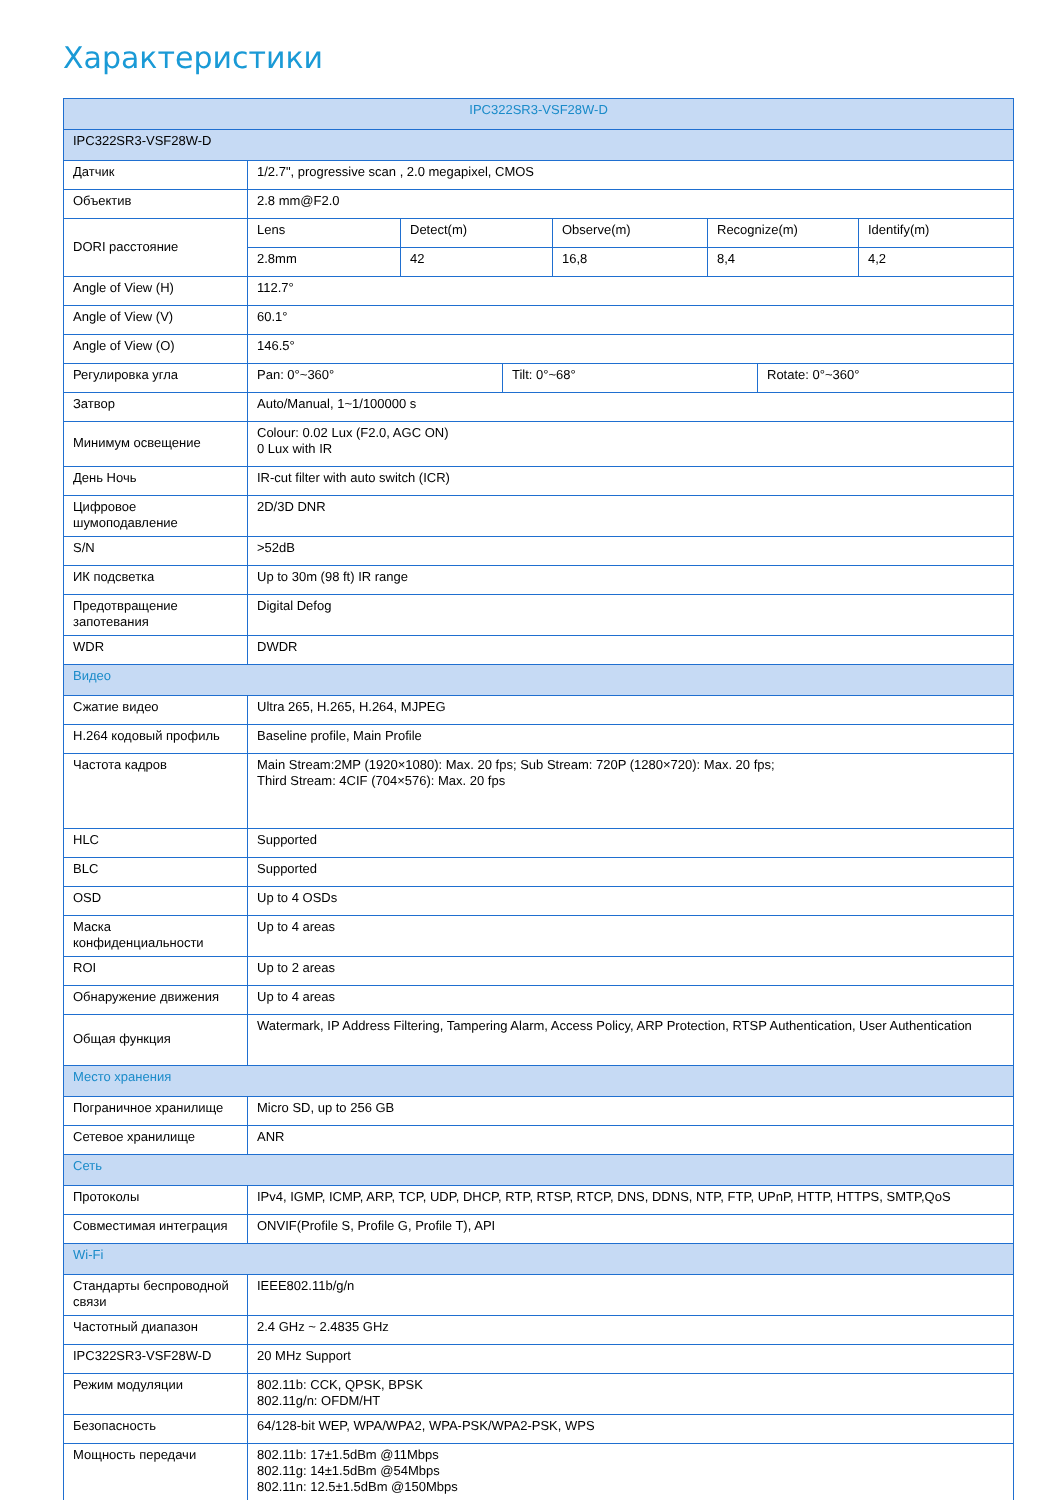Характеристики
| IPC322SR3-VSF28W-D | | | | | | | |
| IPC322SR3-VSF28W-D | | | | | | | |
| Датчик | 1/2.7", progressive scan , 2.0 megapixel, CMOS | | | | | | |
| Объектив | 2.8 mm@F2.0 | | | | | | |
| DORI расстояние | Lens | Detect(m) | | Observe(m) | Recognize(m) | | Identify(m) |
| | 2.8mm | 42 | | 16,8 | 8,4 | | 4,2 |
| Angle of View (H) | 112.7° | | | | | | |
| Angle of View (V) | 60.1° | | | | | | |
| Angle of View (O) | 146.5° | | | | | | |
| Регулировка угла | Pan: 0°~360° | | Tilt: 0°~68° | | | Rotate: 0°~360° | |
| Затвор | Auto/Manual, 1~1/100000 s | | | | | | |
| Минимум освещение | Colour: 0.02 Lux (F2.0, AGC ON) 0 Lux with IR | | | | | | |
| День Ночь | IR-cut filter with auto switch (ICR) | | | | | | |
| Цифровое шумоподавление | 2D/3D DNR | | | | | | |
| S/N | >52dB | | | | | | |
| ИК подсветка | Up to 30m (98 ft) IR range | | | | | | |
| Предотвращение запотевания | Digital Defog | | | | | | |
| WDR | DWDR | | | | | | |
| Видео | | | | | | | |
| Сжатие видео | Ultra 265, H.265, H.264, MJPEG | | | | | | |
| H.264 кодовый профиль | Baseline profile, Main Profile | | | | | | |
| Частота кадров | Main Stream:2MP (1920×1080): Max. 20 fps; Sub Stream: 720P (1280×720): Max. 20 fps; Third Stream: 4CIF (704×576): Max. 20 fps | | | | | | |
| HLC | Supported | | | | | | |
| BLC | Supported | | | | | | |
| OSD | Up to 4 OSDs | | | | | | |
| Маска конфиденциальности | Up to 4 areas | | | | | | |
| ROI | Up to 2 areas | | | | | | |
| Обнаружение движения | Up to 4 areas | | | | | | |
| Общая функция | Watermark, IP Address Filtering, Tampering Alarm, Access Policy, ARP Protection, RTSP Authentication, User Authentication | | | | | | |
| Место хранения | | | | | | | |
| Пограничное хранилище | Micro SD, up to 256 GB | | | | | | |
| Сетевое хранилище | ANR | | | | | | |
| Сеть | | | | | | | |
| Протоколы | IPv4, IGMP, ICMP, ARP, TCP, UDP, DHCP, RTP, RTSP, RTCP, DNS, DDNS, NTP, FTP, UPnP, HTTP, HTTPS, SMTP,QoS | | | | | | |
| Совместимая интеграция | ONVIF(Profile S, Profile G, Profile T), API | | | | | | |
| Wi-Fi | | | | | | | |
| Стандарты беспроводной связи | IEEE802.11b/g/n | | | | | | |
| Частотный диапазон | 2.4 GHz ~ 2.4835 GHz | | | | | | |
| IPC322SR3-VSF28W-D | 20 MHz Support | | | | | | |
| Режим модуляции | 802.11b: CCK, QPSK, BPSK 802.11g/n: OFDM/HT | | | | | | |
| Безопасность | 64/128-bit WEP, WPA/WPA2, WPA-PSK/WPA2-PSK, WPS | | | | | | |
| Мощность передачи | 802.11b: 17±1.5dBm @11Mbps 802.11g: 14±1.5dBm @54Mbps 802.11n: 12.5±1.5dBm @150Mbps | | | | | | |